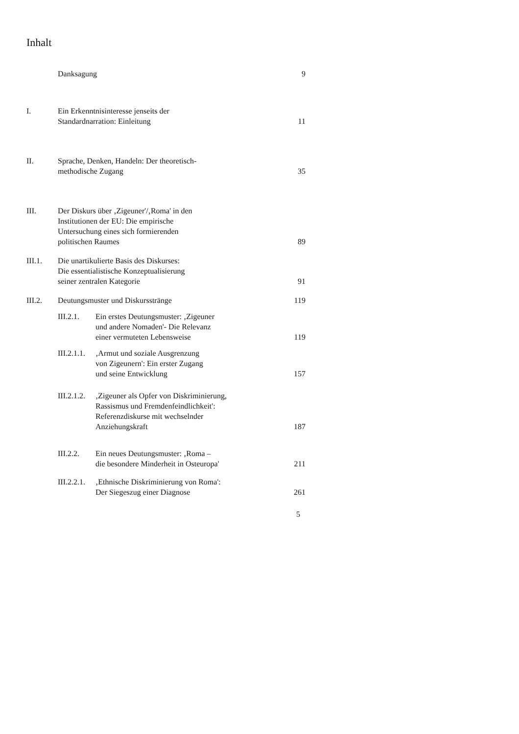Inhalt
Danksagung
9
I.
Ein Erkenntnisinteresse jenseits der
Standardnarration: Einleitung
11
II.
Sprache, Denken, Handeln: Der theoretisch-
methodische Zugang
35
III.
Der Diskurs über ‚Zigeuner'/‚Roma' in den
Institutionen der EU: Die empirische
Untersuchung eines sich formierenden
politischen Raumes
89
III.1.
Die unartikulierte Basis des Diskurses:
Die essentialistische Konzeptualisierung
seiner zentralen Kategorie
91
III.2.
Deutungsmuster und Diskursstränge
119
III.2.1.
Ein erstes Deutungsmuster: ‚Zigeuner
und andere Nomaden'- Die Relevanz
einer vermuteten Lebensweise
119
III.2.1.1.
‚Armut und soziale Ausgrenzung
von Zigeunern': Ein erster Zugang
und seine Entwicklung
157
III.2.1.2.
‚Zigeuner als Opfer von Diskriminierung,
Rassismus und Fremdenfeindlichkeit':
Referenzdiskurse mit wechselnder
Anziehungskraft
187
III.2.2.
Ein neues Deutungsmuster: ‚Roma –
die besondere Minderheit in Osteuropa'
211
III.2.2.1.
‚Ethnische Diskriminierung von Roma':
Der Siegeszug einer Diagnose
261
5